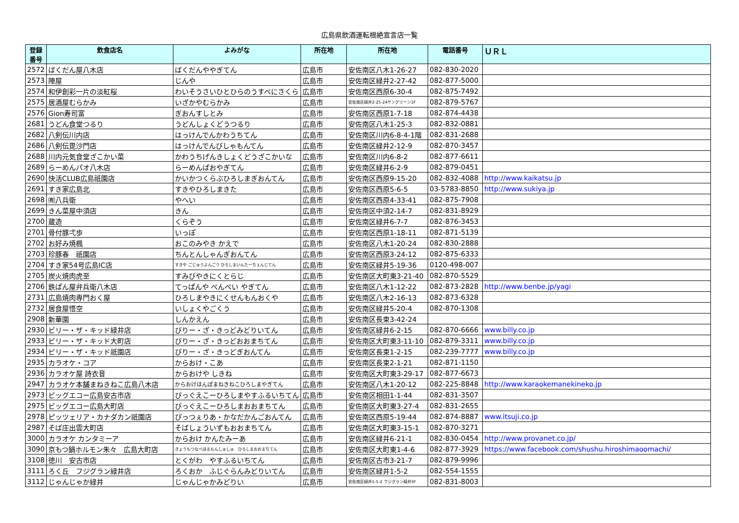広島県飲酒運転根絶宣言店一覧
| 登録 番号 | 飲食店名 | よみがな | 所在地 | 所在地 | 電話番号 | ＵＲＬ |
| --- | --- | --- | --- | --- | --- | --- |
| 2572 | ばくだん屋八木店 | ばくだんややぎてん | 広島市 | 安佐南区八木1-26-27 | 082-830-2020 | |
| 2573 | 陣屋 | じんや | 広島市 | 安佐南区緑井2-27-42 | 082-877-5000 | |
| 2574 | 和伊創彩一片の淡紅桜 | わいそうさいひとひらのうすべにさくら | 広島市 | 安佐南区西原6-30-4 | 082-875-7492 | |
| 2575 | 居酒屋むらかみ | いざかやむらかみ | 広島市 | 安佐南区緑井2-25-24サングリーン1F | 082-879-5767 | |
| 2576 | Gion寿司富 | ぎおんすしとみ | 広島市 | 安佐南区西原1-7-18 | 082-874-4438 | |
| 2681 | うどん食堂つるり | うどんしょくどうつるり | 広島市 | 安佐南区八木1-25-3 | 082-832-0881 | |
| 2682 | 八剣伝川内店 | はっけんでんかわうちてん | 広島市 | 安佐南区川内6-8-4-1階 | 082-831-2688 | |
| 2686 | 八剣伝毘沙門店 | はっけんでんびしゃもんてん | 広島市 | 安佐南区緑井2-12-9 | 082-870-3457 | |
| 2688 | 川内元気食堂ざこかい菜 | かわうちげんきしょくどうざこかいな | 広島市 | 安佐南区川内6-8-2 | 082-877-6611 | |
| 2689 | らーめんパオ八木店 | らーめんぱおやぎてん | 広島市 | 安佐南区緑井6-2-9 | 082-879-0451 | |
| 2690 | 快活CLUB広島祇園店 | かいかつくらぶひろしまぎおんてん | 広島市 | 安佐南区西原9-15-20 | 082-832-4088 | http://www.kaikatsu.jp |
| 2691 | すき家広島北 | すきやひろしまきた | 広島市 | 安佐南区西原5-6-5 | 03-5783-8850 | http://www.sukiya.jp |
| 2698 | ㈲八兵衛 | やへい | 広島市 | 安佐南区西原4-33-41 | 082-875-7908 | |
| 2699 | きん菜屋中須店 | きん | 広島市 | 安佐南区中須2-14-7 | 082-831-8929 | |
| 2700 | 蔵造 | くらぞう | 広島市 | 安佐南区緑井6-7-7 | 082-876-3453 | |
| 2701 | 骨付豚弌歩 | いっぽ | 広島市 | 安佐南区西原1-18-11 | 082-871-5139 | |
| 2702 | お好み焼楓 | おこのみやき かえで | 広島市 | 安佐南区八木1-20-24 | 082-830-2888 | |
| 2703 | 珍豚春 祇園店 | ちんとんしゃんぎおんてん | 広島市 | 安佐南区西原3-24-12 | 082-875-6333 | |
| 2704 | すき家54号広島IC店 | すきや ごじゅうよんごう ひろしまいんたーちぇんじてん | 広島市 | 安佐南区緑井5-19-36 | 0120-498-007 | |
| 2705 | 炭火焼肉虎至 | すみびやきにくとらじ | 広島市 | 安佐南区大町東3-21-40 | 082-870-5529 | |
| 2706 | 鉄ぱん屋弁兵衛八木店 | てっぱんや べんべい やぎてん | 広島市 | 安佐南区八木1-12-22 | 082-873-2828 | http://www.benbe.jp/yagi |
| 2731 | 広島焼肉専門おく屋 | ひろしまやきにくせんもんおくや | 広島市 | 安佐南区八木2-16-13 | 082-873-6328 | |
| 2732 | 居食屋悟空 | いしょくやごくう | 広島市 | 安佐南区緑井5-20-4 | 082-870-1308 | |
| 2908 | 新華園 | しんかえん | 広島市 | 安佐南区長束3-42-24 | | |
| 2930 | ビリー・ザ・キッド緑井店 | びりー・ざ・きっどみどりいてん | 広島市 | 安佐南区緑井6-2-15 | 082-870-6666 | www.billy.co.jp |
| 2933 | ビリー・ザ・キッド大町店 | びりー・ざ・きっどおおまちてん | 広島市 | 安佐南区大町東3-11-10 | 082-879-3311 | www.billy.co.jp |
| 2934 | ビリー・ザ・キッド祇園店 | びりー・ざ・きっどぎおんてん | 広島市 | 安佐南区長束1-2-15 | 082-239-7777 | www.billy.co.jp |
| 2935 | カラオケ・コア | からおけ・こあ | 広島市 | 安佐南区長束2-1-21 | 082-871-1150 | |
| 2936 | カラオケ屋 詩衣音 | からおけや しきね | 広島市 | 安佐南区大町東3-29-17 | 082-877-6673 | |
| 2947 | カラオケ本舗まねきねこ広島八木店 | からおけほんぽまねきねこひろしまやぎてん | 広島市 | 安佐南区八木1-20-12 | 082-225-8848 | http://www.karaokemanekineko.jp |
| 2973 | ビッグエコー広島安古市店 | びっぐえこーひろしまやすふるいちてん | 広島市 | 安佐南区相田1-1-44 | 082-831-3507 | |
| 2975 | ビッグエコー広島大町店 | びっぐえこーひろしまおおまちてん | 広島市 | 安佐南区大町東3-27-4 | 082-831-2655 | |
| 2978 | ピッツェリア・カナダカン祇園店 | ぴっつぇりあ・かなだかんごおんてん | 広島市 | 安佐南区西原5-19-44 | 082-874-8887 | www.itsuji.co.jp |
| 2987 | そば庄出雲大町店 | そばしょういずもおおまちてん | 広島市 | 安佐南区大町東3-15-1 | 082-870-3271 | |
| 3000 | カラオケ カンタミーア | からおけ かんたみーあ | 広島市 | 安佐南区緑井6-21-1 | 082-830-0454 | http://www.provanet.co.jp/ |
| 3090 | 京もつ鍋ホルモン朱々 広島大町店 | きょうもつなべほるもんしゅしゅ ひろしまおおまちてん | 広島市 | 安佐南区大町東1-4-6 | 082-877-3929 | https://www.facebook.com/shushu.hiroshimaoomachi/ |
| 3108 | 徳川 安古市店 | とくがわ やすふるいちてん | 広島市 | 安佐南区古市3-21-7 | 082-879-9996 | |
| 3111 | ろく丘 フジグラン緑井店 | ろくおか ふじぐらんみどりいてん | 広島市 | 安佐南区緑井1-5-2 | 082-554-1555 | |
| 3112 | じゃんじゃか緑井 | じゃんじゃかみどりい | 広島市 | 安佐南区緑井1-5-2 フジグラン緑井3F | 082-831-8003 | |